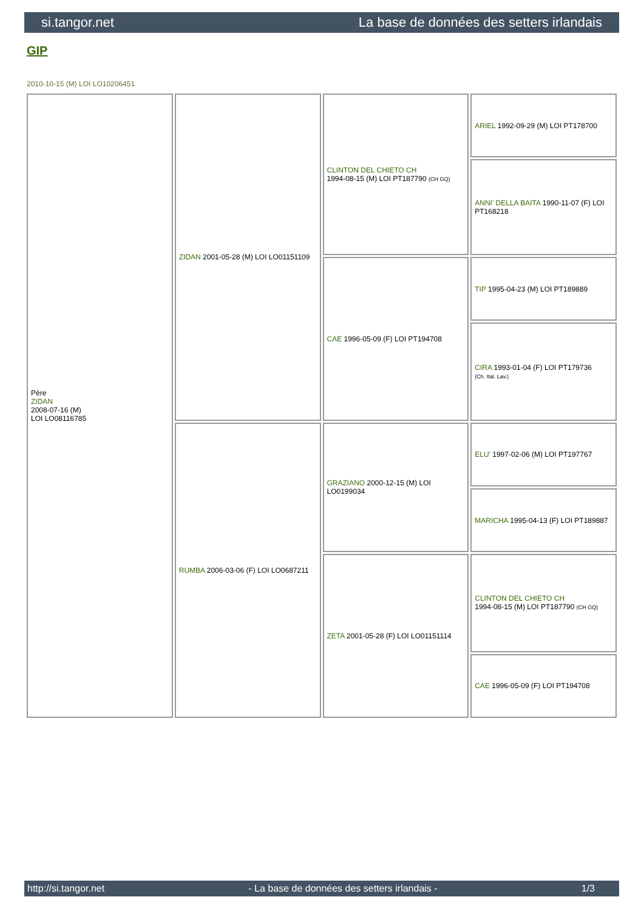si.tangor.net La base de données des setters irlandais
GIP
2010-10-15 (M) LOI LO10206451
| Père ZIDAN 2008-07-16 (M) LOI LO08116785 | ZIDAN 2001-05-28 (M) LOI LO01151109 | CLINTON DEL CHIETO CH 1994-08-15 (M) LOI PT187790 (CH GQ) | ARIEL 1992-09-29 (M) LOI PT178700 |
| | | | ANNI' DELLA BAITA 1990-11-07 (F) LOI PT168218 |
| | | CAE 1996-05-09 (F) LOI PT194708 | TIP 1995-04-23 (M) LOI PT189889 |
| | | | CIRA 1993-01-04 (F) LOI PT179736 (Ch. Ital. Lav.) |
| | RUMBA 2006-03-06 (F) LOI LO0687211 | GRAZIANO 2000-12-15 (M) LOI LO0199034 | ELU' 1997-02-06 (M) LOI PT197767 |
| | | | MARICHA 1995-04-13 (F) LOI PT189887 |
| | | ZETA 2001-05-28 (F) LOI LO01151114 | CLINTON DEL CHIETO CH 1994-08-15 (M) LOI PT187790 (CH GQ) |
| | | | CAE 1996-05-09 (F) LOI PT194708 |
http://si.tangor.net - La base de données des setters irlandais - 1/3